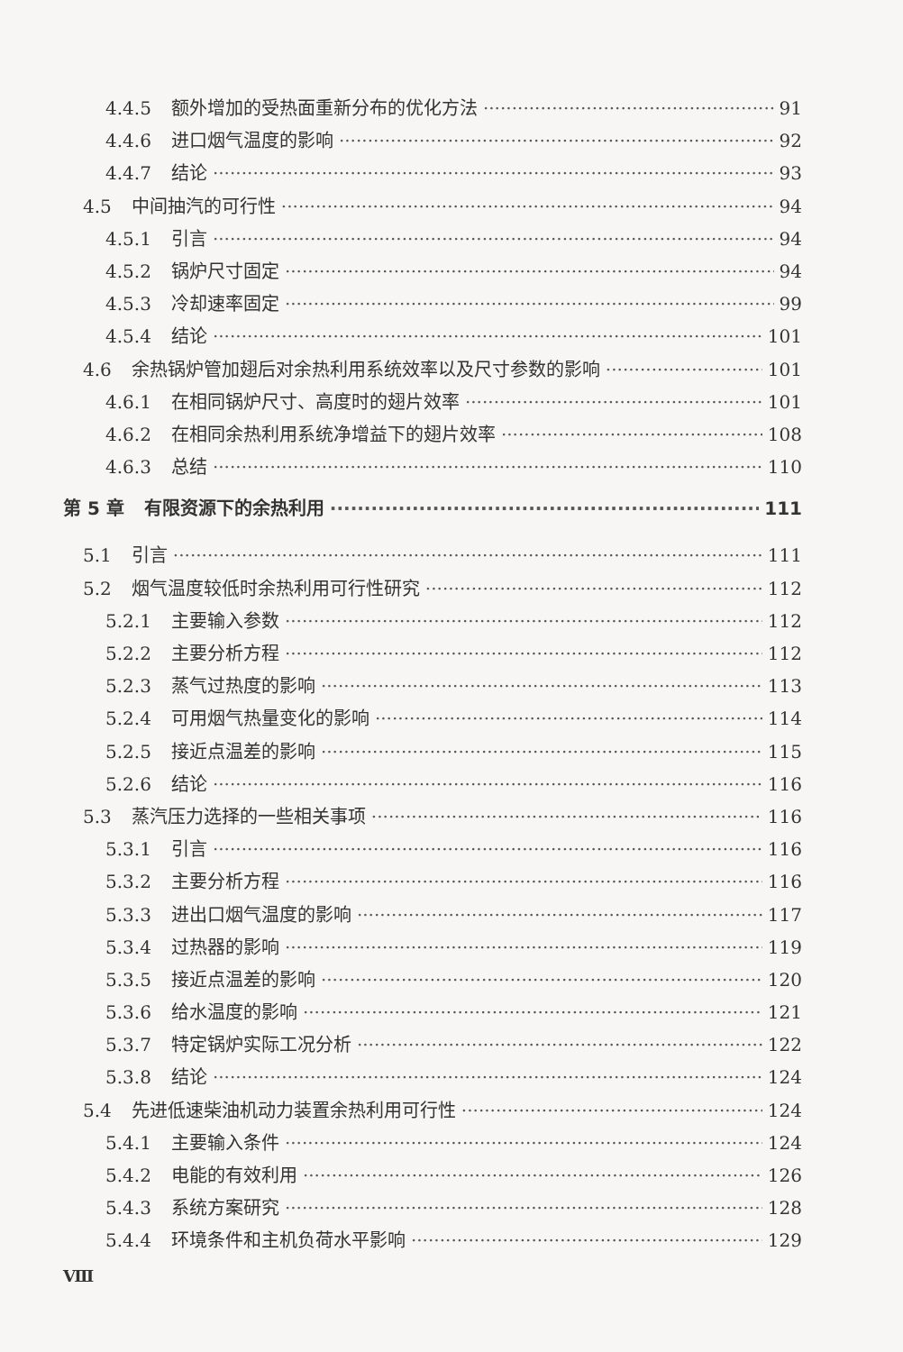4.4.5 额外增加的受热面重新分布的优化方法 91
4.4.6 进口烟气温度的影响 92
4.4.7 结论 93
4.5 中间抽汽的可行性 94
4.5.1 引言 94
4.5.2 锅炉尺寸固定 94
4.5.3 冷却速率固定 99
4.5.4 结论 101
4.6 余热锅炉管加翅后对余热利用系统效率以及尺寸参数的影响 101
4.6.1 在相同锅炉尺寸、高度时的翅片效率 101
4.6.2 在相同余热利用系统净增益下的翅片效率 108
4.6.3 总结 110
第 5 章 有限资源下的余热利用 111
5.1 引言 111
5.2 烟气温度较低时余热利用可行性研究 112
5.2.1 主要输入参数 112
5.2.2 主要分析方程 112
5.2.3 蒸气过热度的影响 113
5.2.4 可用烟气热量变化的影响 114
5.2.5 接近点温差的影响 115
5.2.6 结论 116
5.3 蒸汽压力选择的一些相关事项 116
5.3.1 引言 116
5.3.2 主要分析方程 116
5.3.3 进出口烟气温度的影响 117
5.3.4 过热器的影响 119
5.3.5 接近点温差的影响 120
5.3.6 给水温度的影响 121
5.3.7 特定锅炉实际工况分析 122
5.3.8 结论 124
5.4 先进低速柴油机动力装置余热利用可行性 124
5.4.1 主要输入条件 124
5.4.2 电能的有效利用 126
5.4.3 系统方案研究 128
5.4.4 环境条件和主机负荷水平影响 129
Ⅷ